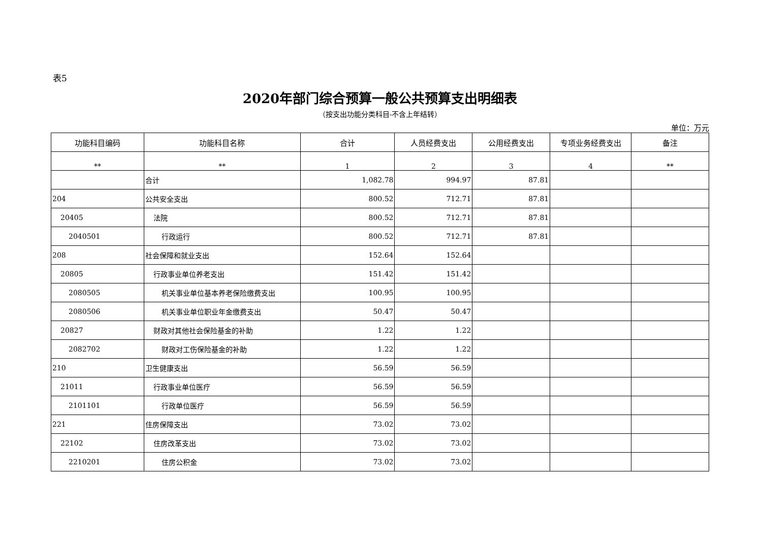表5
2020年部门综合预算一般公共预算支出明细表
（按支出功能分类科目-不含上年结转）
单位：万元
| 功能科目编码 | 功能科目名称 | 合计 | 人员经费支出 | 公用经费支出 | 专项业务经费支出 | 备注 |
| --- | --- | --- | --- | --- | --- | --- |
| ** | ** | 1 | 2 | 3 | 4 | ** |
| | 合计 | 1,082.78 | 994.97 | 87.81 | | |
| 204 | 公共安全支出 | 800.52 | 712.71 | 87.81 | | |
| 20405 | 法院 | 800.52 | 712.71 | 87.81 | | |
| 2040501 | 行政运行 | 800.52 | 712.71 | 87.81 | | |
| 208 | 社会保障和就业支出 | 152.64 | 152.64 | | | |
| 20805 | 行政事业单位养老支出 | 151.42 | 151.42 | | | |
| 2080505 | 机关事业单位基本养老保险缴费支出 | 100.95 | 100.95 | | | |
| 2080506 | 机关事业单位职业年金缴费支出 | 50.47 | 50.47 | | | |
| 20827 | 财政对其他社会保险基金的补助 | 1.22 | 1.22 | | | |
| 2082702 | 财政对工伤保险基金的补助 | 1.22 | 1.22 | | | |
| 210 | 卫生健康支出 | 56.59 | 56.59 | | | |
| 21011 | 行政事业单位医疗 | 56.59 | 56.59 | | | |
| 2101101 | 行政单位医疗 | 56.59 | 56.59 | | | |
| 221 | 住房保障支出 | 73.02 | 73.02 | | | |
| 22102 | 住房改革支出 | 73.02 | 73.02 | | | |
| 2210201 | 住房公积金 | 73.02 | 73.02 | | | |